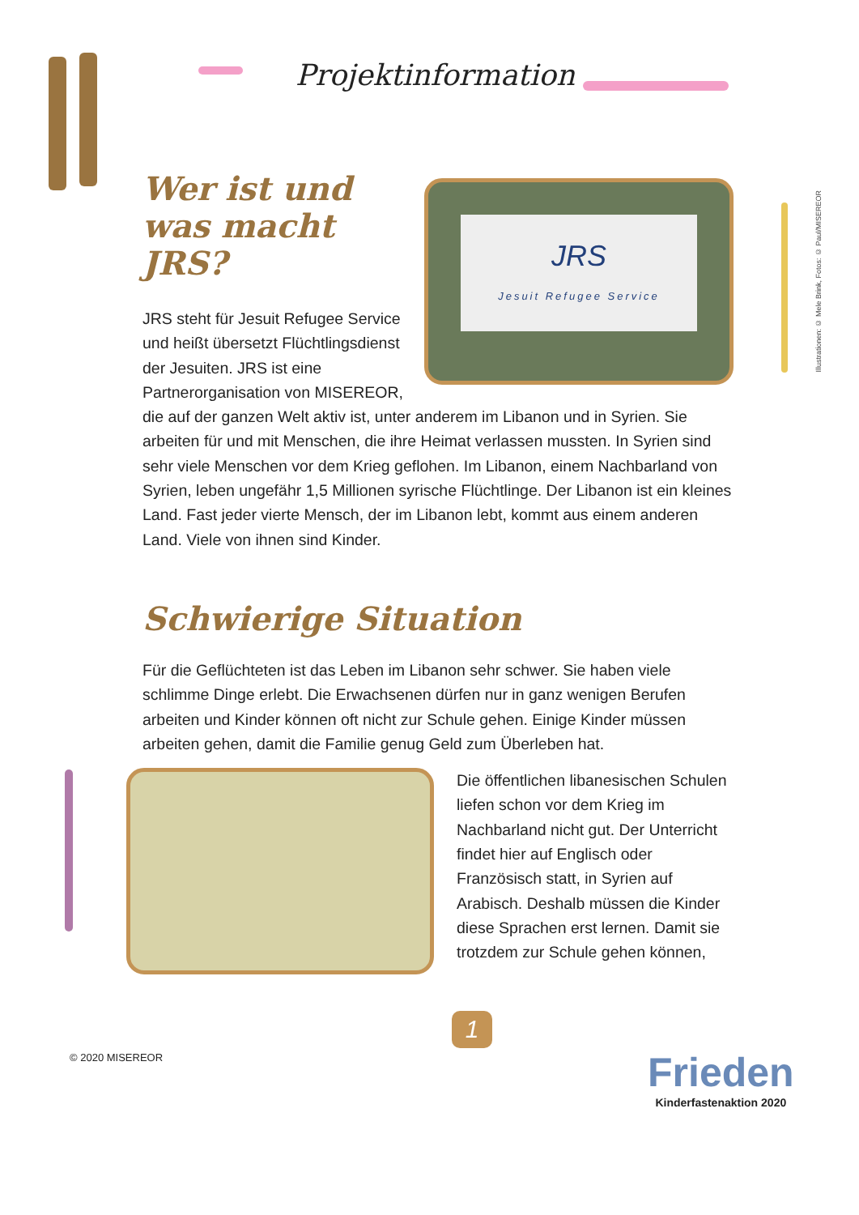Projektinformation
JRS
Jesuit Refugee Service
Wer ist und
was macht JRS?
JRS steht für Jesuit Refugee Service und heißt übersetzt Flüchtlingsdienst der Jesuiten. JRS ist eine Partnerorganisation von MISEREOR, die auf der ganzen Welt aktiv ist, unter anderem im Libanon und in Syrien. Sie arbeiten für und mit Menschen, die ihre Heimat verlassen mussten. In Syrien sind sehr viele Menschen vor dem Krieg geflohen. Im Libanon, einem Nachbarland von Syrien, leben ungefähr 1,5 Millionen syrische Flüchtlinge. Der Libanon ist ein kleines Land. Fast jeder vierte Mensch, der im Libanon lebt, kommt aus einem anderen Land. Viele von ihnen sind Kinder.
Schwierige Situation
Für die Geflüchteten ist das Leben im Libanon sehr schwer. Sie haben viele schlimme Dinge erlebt. Die Erwachsenen dürfen nur in ganz wenigen Berufen arbeiten und Kinder können oft nicht zur Schule gehen. Einige Kinder müssen arbeiten gehen, damit die Familie genug Geld zum Überleben hat.
Die öffentlichen libanesischen Schulen liefen schon vor dem Krieg im Nachbarland nicht gut. Der Unterricht findet hier auf Englisch oder Französisch statt, in Syrien auf Arabisch. Deshalb müssen die Kinder diese Sprachen erst lernen. Damit sie trotzdem zur Schule gehen können,
Illustrationen: © Mele Brink, Fotos: © Paul/MISEREOR
1
© 2020 MISEREOR
Frieden
Kinderfastenaktion 2020